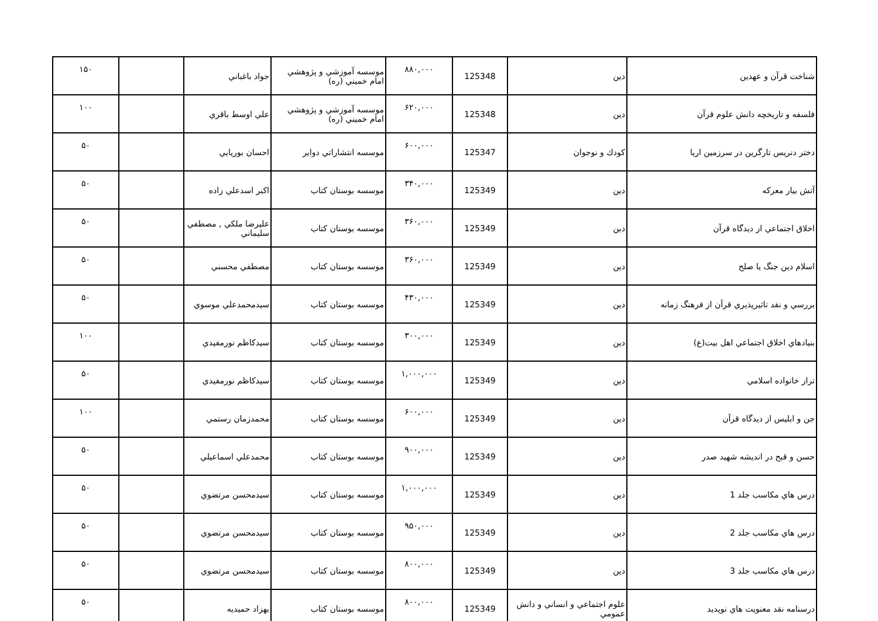| شناخت قرآن و عهدين | دين | 125348 | ۸۸۰,۰۰۰ | موسسه آموزشي و پژوهشي امام خميني (ره) | جواد باغباني | | ۱۵۰ |
| فلسفه و تاريخچه دانش علوم قرآن | دين | 125348 | ۶۲۰,۰۰۰ | موسسه آموزشي و پژوهشي امام خميني (ره) | علي اوسط باقري | | ۱۰۰ |
| دختر دنريس تارگرين در سرزمين اريا | كودك و نوجوان | 125347 | ۶۰۰,۰۰۰ | موسسه انتشاراتي دواير | احسان بوريايي | | ۵۰ |
| آتش بيار معركه | دين | 125349 | ۳۴۰,۰۰۰ | موسسه بوستان كتاب | اكبر اسدعلي زاده | | ۵۰ |
| اخلاق اجتماعي از ديدگاه قرآن | دين | 125349 | ۳۶۰,۰۰۰ | موسسه بوستان كتاب | عليرضا ملكي , مصطفي سليماني | | ۵۰ |
| اسلام دين جنگ يا صلح | دين | 125349 | ۳۶۰,۰۰۰ | موسسه بوستان كتاب | مصطفي محسني | | ۵۰ |
| بررسي و نقد تاثيرپذيري قرآن از فرهنگ زمانه | دين | 125349 | ۴۳۰,۰۰۰ | موسسه بوستان كتاب | سيدمحمدعلي موسوي | | ۵۰ |
| بنيادهاي اخلاق اجتماعي اهل بيت(ع) | دين | 125349 | ۳۰۰,۰۰۰ | موسسه بوستان كتاب | سيدكاظم نورمفيدي | | ۱۰۰ |
| تراز خانواده اسلامي | دين | 125349 | ۱,۰۰۰,۰۰۰ | موسسه بوستان كتاب | سيدكاظم نورمفيدي | | ۵۰ |
| جن و ابليس از ديدگاه قرآن | دين | 125349 | ۶۰۰,۰۰۰ | موسسه بوستان كتاب | محمدزمان رستمي | | ۱۰۰ |
| حسن و قبح در انديشه شهيد صدر | دين | 125349 | ۹۰۰,۰۰۰ | موسسه بوستان كتاب | محمدعلي اسماعيلي | | ۵۰ |
| درس هاي مكاسب جلد 1 | دين | 125349 | ۱,۰۰۰,۰۰۰ | موسسه بوستان كتاب | سيدمحسن مرتضوي | | ۵۰ |
| درس هاي مكاسب جلد 2 | دين | 125349 | ۹۵۰,۰۰۰ | موسسه بوستان كتاب | سيدمحسن مرتضوي | | ۵۰ |
| درس هاي مكاسب جلد 3 | دين | 125349 | ۸۰۰,۰۰۰ | موسسه بوستان كتاب | سيدمحسن مرتضوي | | ۵۰ |
| درسنامه نقد معنويت هاي نوپديد | علوم اجتماعي و انساني و دانش عمومي | 125349 | ۸۰۰,۰۰۰ | موسسه بوستان كتاب | بهزاد حميديه | | ۵۰ |